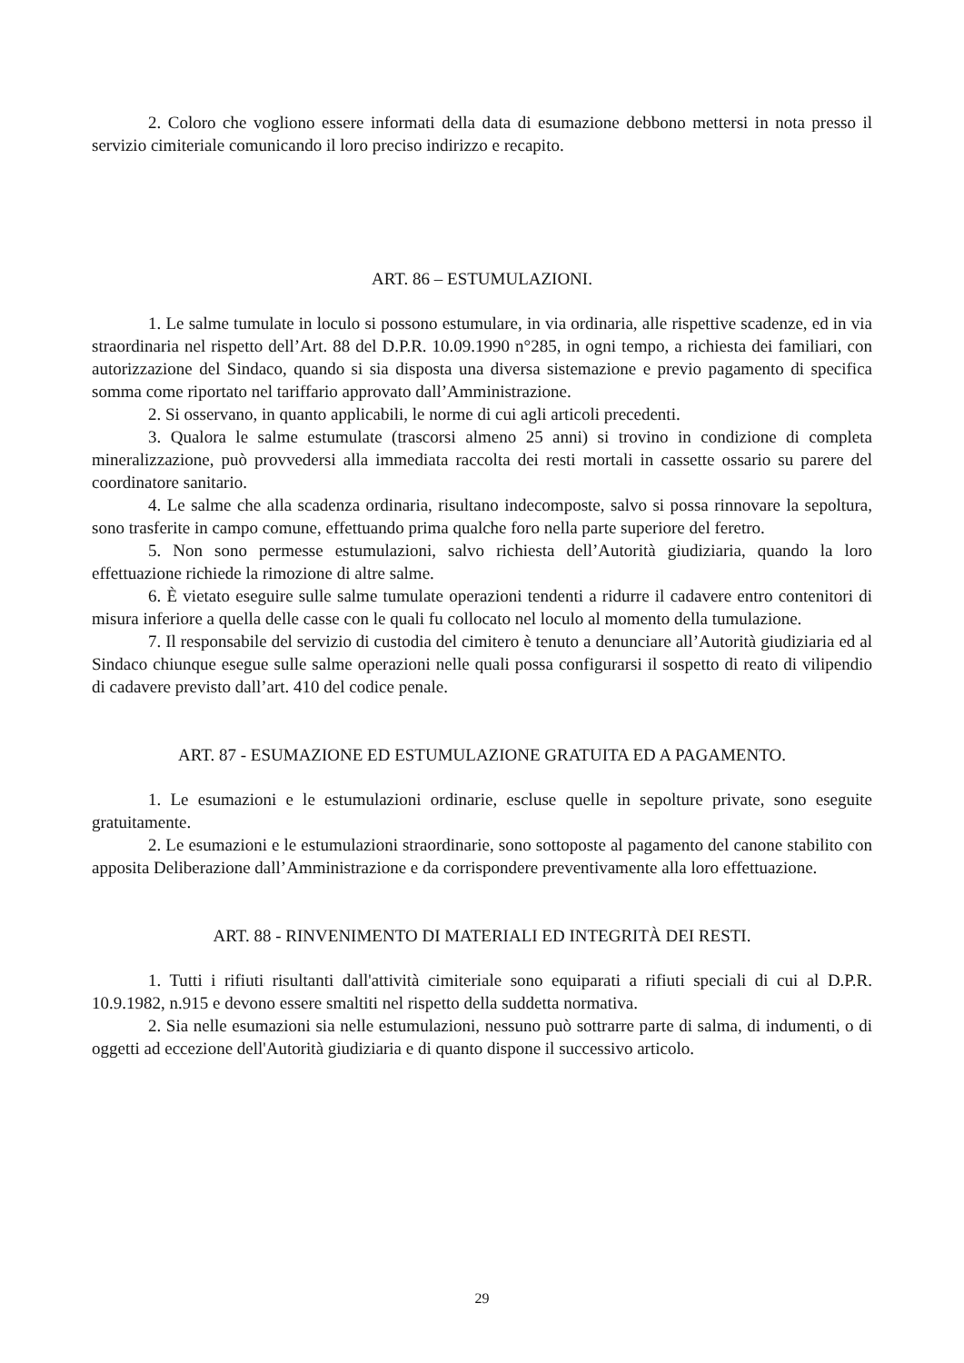2. Coloro che vogliono essere informati della data di esumazione debbono mettersi in nota presso il servizio cimiteriale comunicando il loro preciso indirizzo e recapito.
ART. 86 – ESTUMULAZIONI.
1. Le salme tumulate in loculo si possono estumulare, in via ordinaria, alle rispettive scadenze, ed in via straordinaria nel rispetto dell’Art. 88 del D.P.R. 10.09.1990 n°285, in ogni tempo, a richiesta dei familiari, con autorizzazione del Sindaco, quando si sia disposta una diversa sistemazione e previo pagamento di specifica somma come riportato nel tariffario approvato dall’Amministrazione.
2. Si osservano, in quanto applicabili, le norme di cui agli articoli precedenti.
3. Qualora le salme estumulate (trascorsi almeno 25 anni) si trovino in condizione di completa mineralizzazione, può provvedersi alla immediata raccolta dei resti mortali in cassette ossario su parere del coordinatore sanitario.
4. Le salme che alla scadenza ordinaria, risultano indecomposte, salvo si possa rinnovare la sepoltura, sono trasferite in campo comune, effettuando prima qualche foro nella parte superiore del feretro.
5. Non sono permesse estumulazioni, salvo richiesta dell’Autorità giudiziaria, quando la loro effettuazione richiede la rimozione di altre salme.
6. È vietato eseguire sulle salme tumulate operazioni tendenti a ridurre il cadavere entro contenitori di misura inferiore a quella delle casse con le quali fu collocato nel loculo al momento della tumulazione.
7. Il responsabile del servizio di custodia del cimitero è tenuto a denunciare all’Autorità giudiziaria ed al Sindaco chiunque esegue sulle salme operazioni nelle quali possa configurarsi il sospetto di reato di vilipendio di cadavere previsto dall’art. 410 del codice penale.
ART. 87 - ESUMAZIONE ED ESTUMULAZIONE GRATUITA ED A PAGAMENTO.
1. Le esumazioni e le estumulazioni ordinarie, escluse quelle in sepolture private, sono eseguite gratuitamente.
2. Le esumazioni e le estumulazioni straordinarie, sono sottoposte al pagamento del canone stabilito con apposita Deliberazione dall’Amministrazione e da corrispondere preventivamente alla loro effettuazione.
ART. 88 - RINVENIMENTO DI MATERIALI ED INTEGRITÀ DEI RESTI.
1. Tutti i rifiuti risultanti dall'attività cimiteriale sono equiparati a rifiuti speciali di cui al D.P.R. 10.9.1982, n.915 e devono essere smaltiti nel rispetto della suddetta normativa.
2. Sia nelle esumazioni sia nelle estumulazioni, nessuno può sottrarre parte di salma, di indumenti, o di oggetti ad eccezione dell'Autorità giudiziaria e di quanto dispone il successivo articolo.
29